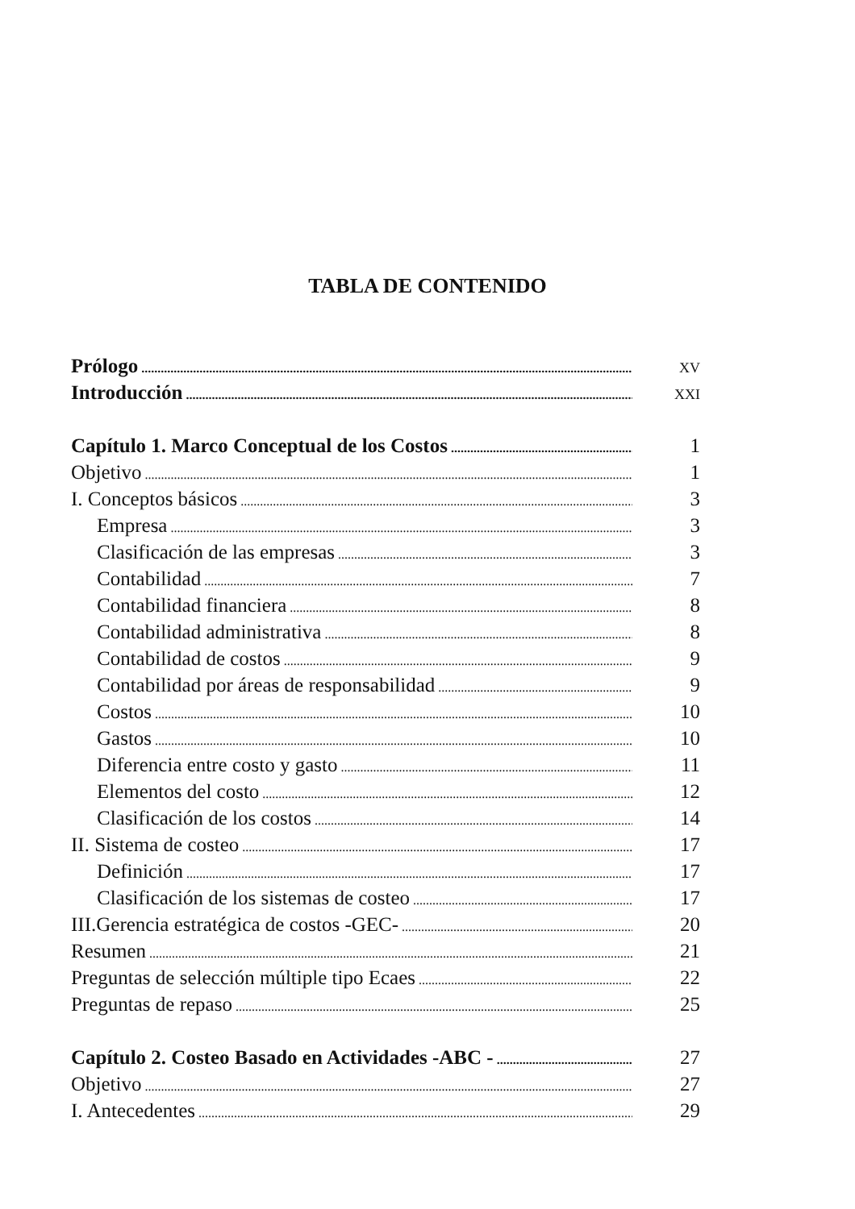TABLA DE CONTENIDO
Prólogo XV
Introducción XXI
Capítulo 1. Marco Conceptual de los Costos 1
Objetivo 1
I. Conceptos básicos 3
Empresa 3
Clasificación de las empresas 3
Contabilidad 7
Contabilidad financiera 8
Contabilidad administrativa 8
Contabilidad de costos 9
Contabilidad por áreas de responsabilidad 9
Costos 10
Gastos 10
Diferencia entre costo y gasto 11
Elementos del costo 12
Clasificación de los costos 14
II. Sistema de costeo 17
Definición 17
Clasificación de los sistemas de costeo 17
III.Gerencia estratégica de costos -GEC- 20
Resumen 21
Preguntas de selección múltiple tipo Ecaes 22
Preguntas de repaso 25
Capítulo 2. Costeo Basado en Actividades -ABC - 27
Objetivo 27
I. Antecedentes 29